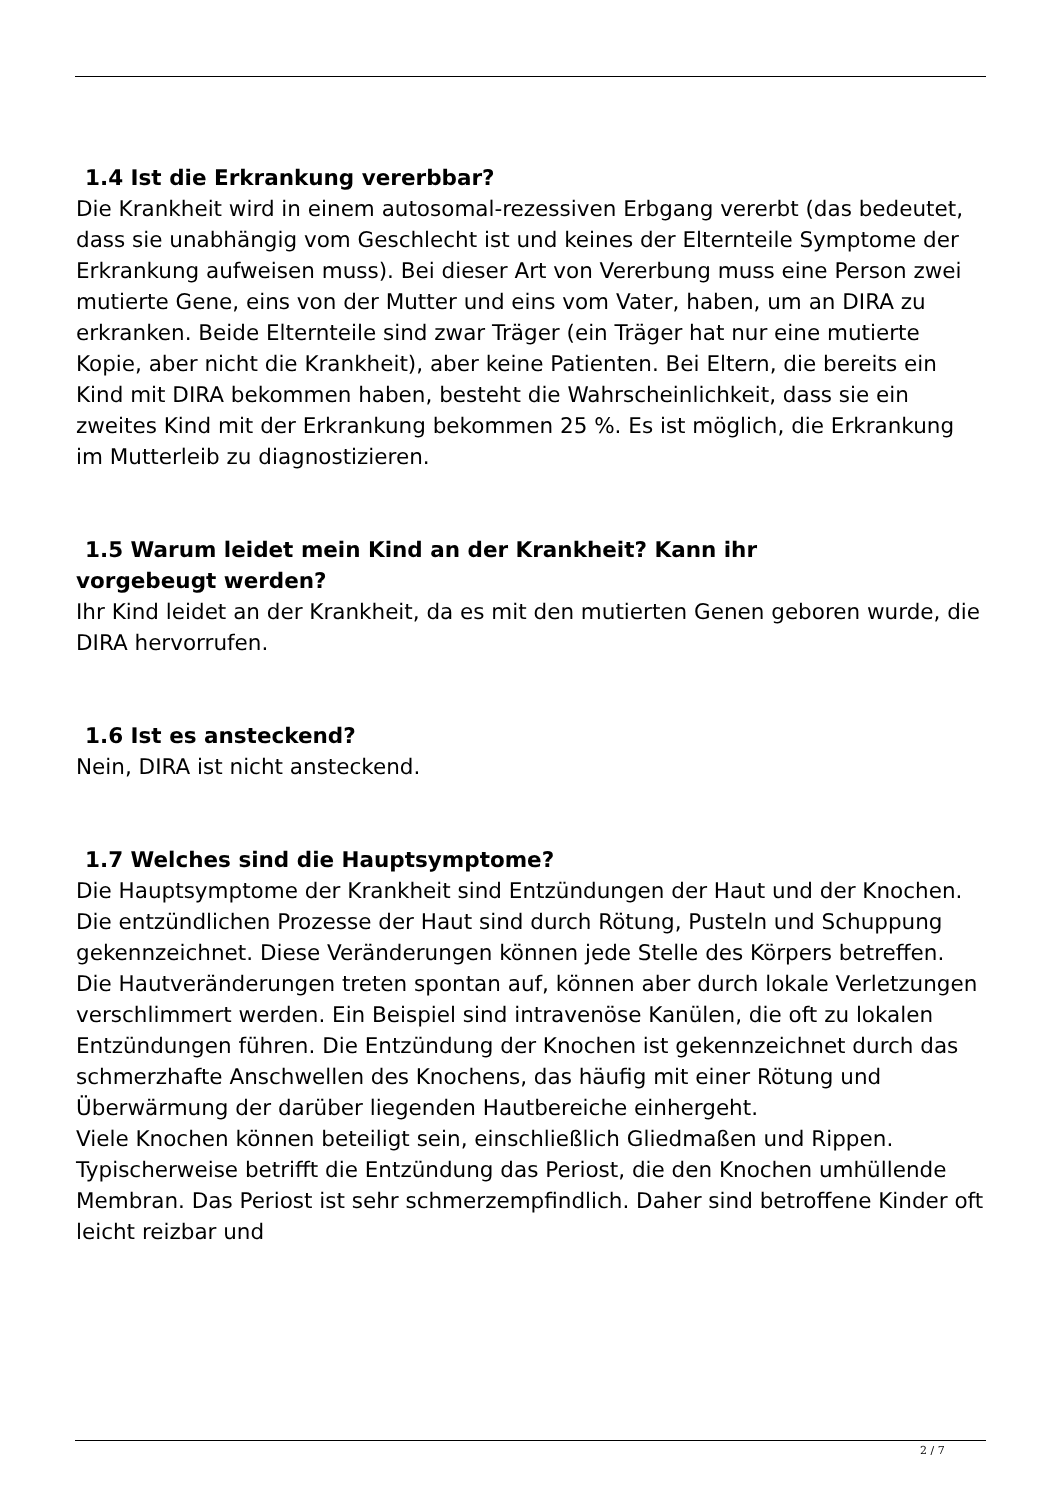1.4 Ist die Erkrankung vererbbar?
Die Krankheit wird in einem autosomal-rezessiven Erbgang vererbt (das bedeutet, dass sie unabhängig vom Geschlecht ist und keines der Elternteile Symptome der Erkrankung aufweisen muss). Bei dieser Art von Vererbung muss eine Person zwei mutierte Gene, eins von der Mutter und eins vom Vater, haben, um an DIRA zu erkranken. Beide Elternteile sind zwar Träger (ein Träger hat nur eine mutierte Kopie, aber nicht die Krankheit), aber keine Patienten. Bei Eltern, die bereits ein Kind mit DIRA bekommen haben, besteht die Wahrscheinlichkeit, dass sie ein zweites Kind mit der Erkrankung bekommen 25 %. Es ist möglich, die Erkrankung im Mutterleib zu diagnostizieren.
1.5 Warum leidet mein Kind an der Krankheit? Kann ihr
vorgebeugt werden?
Ihr Kind leidet an der Krankheit, da es mit den mutierten Genen geboren wurde, die DIRA hervorrufen.
1.6 Ist es ansteckend?
Nein, DIRA ist nicht ansteckend.
1.7 Welches sind die Hauptsymptome?
Die Hauptsymptome der Krankheit sind Entzündungen der Haut und der Knochen. Die entzündlichen Prozesse der Haut sind durch Rötung, Pusteln und Schuppung gekennzeichnet. Diese Veränderungen können jede Stelle des Körpers betreffen. Die Hautveränderungen treten spontan auf, können aber durch lokale Verletzungen verschlimmert werden. Ein Beispiel sind intravenöse Kanülen, die oft zu lokalen Entzündungen führen. Die Entzündung der Knochen ist gekennzeichnet durch das schmerzhafte Anschwellen des Knochens, das häufig mit einer Rötung und Überwärmung der darüber liegenden Hautbereiche einhergeht.
Viele Knochen können beteiligt sein, einschließlich Gliedmaßen und Rippen. Typischerweise betrifft die Entzündung das Periost, die den Knochen umhüllende Membran. Das Periost ist sehr schmerzempfindlich. Daher sind betroffene Kinder oft leicht reizbar und
2 / 7